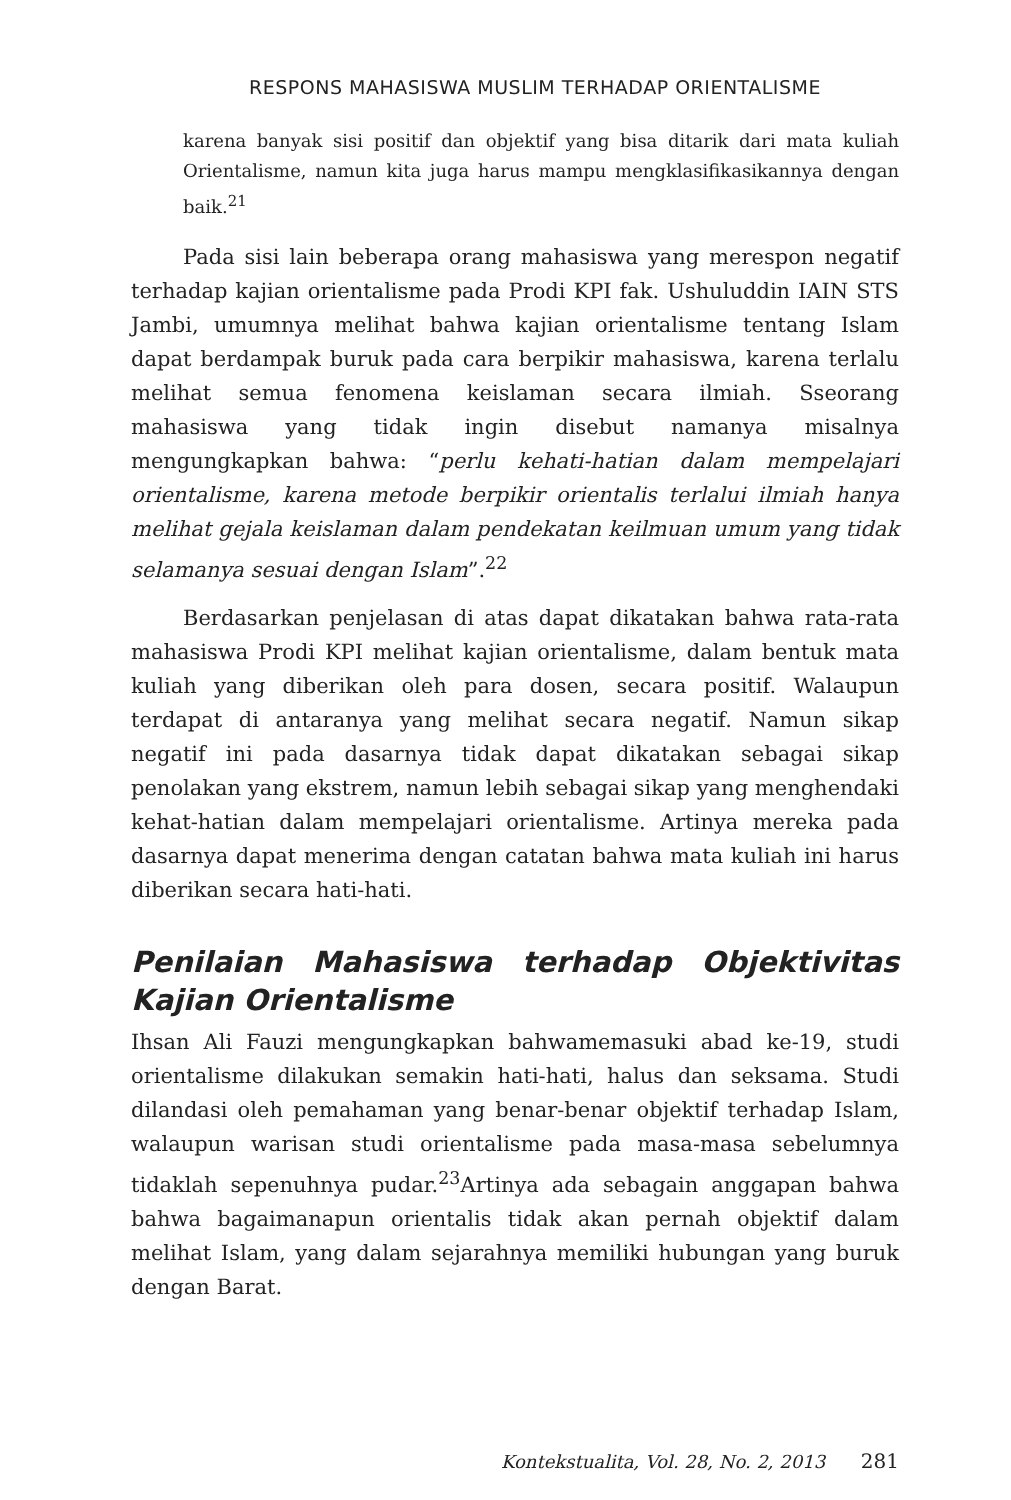RESPONS MAHASISWA MUSLIM TERHADAP ORIENTALISME
karena banyak sisi positif dan objektif yang bisa ditarik dari mata kuliah Orientalisme, namun kita juga harus mampu mengklasifikasikannya dengan baik.<sup>21</sup>
Pada sisi lain beberapa orang mahasiswa yang merespon negatif terhadap kajian orientalisme pada Prodi KPI fak. Ushuluddin IAIN STS Jambi, umumnya melihat bahwa kajian orientalisme tentang Islam dapat berdampak buruk pada cara berpikir mahasiswa, karena terlalu melihat semua fenomena keislaman secara ilmiah. Sseorang mahasiswa yang tidak ingin disebut namanya misalnya mengungkapkan bahwa: “perlu kehati-hatian dalam mempelajari orientalisme, karena metode berpikir orientalis terlalui ilmiah hanya melihat gejala keislaman dalam pendekatan keilmuan umum yang tidak selamanya sesuai dengan Islam”.<sup>22</sup>
Berdasarkan penjelasan di atas dapat dikatakan bahwa rata-rata mahasiswa Prodi KPI melihat kajian orientalisme, dalam bentuk mata kuliah yang diberikan oleh para dosen, secara positif. Walaupun terdapat di antaranya yang melihat secara negatif. Namun sikap negatif ini pada dasarnya tidak dapat dikatakan sebagai sikap penolakan yang ekstrem, namun lebih sebagai sikap yang menghendaki kehat-hatian dalam mempelajari orientalisme. Artinya mereka pada dasarnya dapat menerima dengan catatan bahwa mata kuliah ini harus diberikan secara hati-hati.
Penilaian Mahasiswa terhadap Objektivitas Kajian Orientalisme
Ihsan Ali Fauzi mengungkapkan bahwamemasuki abad ke-19, studi orientalisme dilakukan semakin hati-hati, halus dan seksama. Studi dilandasi oleh pemahaman yang benar-benar objektif terhadap Islam, walaupun warisan studi orientalisme pada masa-masa sebelumnya tidaklah sepenuhnya pudar.<sup>23</sup>Artinya ada sebagain anggapan bahwa bahwa bagaimanapun orientalis tidak akan pernah objektif dalam melihat Islam, yang dalam sejarahnya memiliki hubungan yang buruk dengan Barat.
Kontekstualita, Vol. 28, No. 2, 2013 281